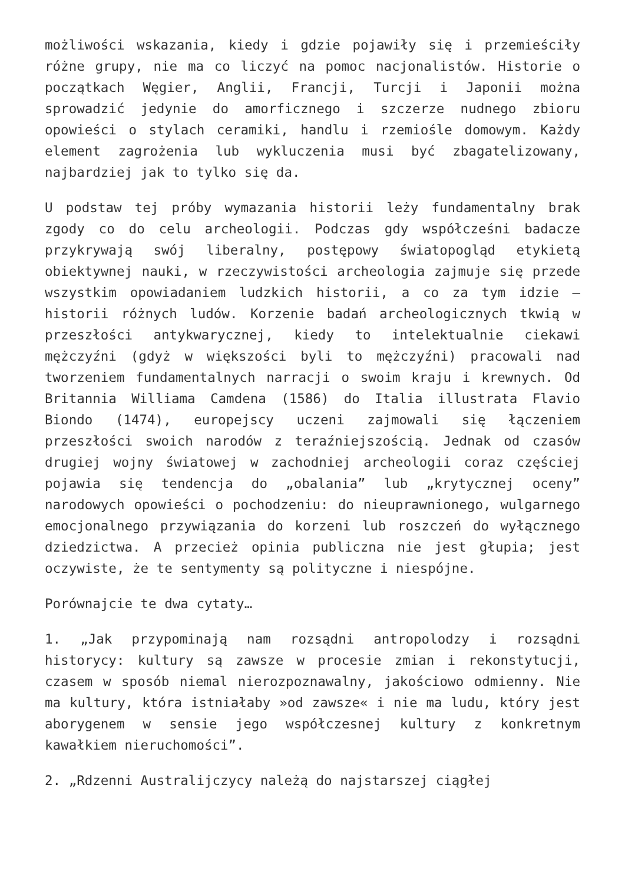możliwości wskazania, kiedy i gdzie pojawiły się i przemieściły różne grupy, nie ma co liczyć na pomoc nacjonalistów. Historie o początkach Węgier, Anglii, Francji, Turcji i Japonii można sprowadzić jedynie do amorficznego i szczerze nudnego zbioru opowieści o stylach ceramiki, handlu i rzemiośle domowym. Każdy element zagrożenia lub wykluczenia musi być zbagatelizowany, najbardziej jak to tylko się da.
U podstaw tej próby wymazania historii leży fundamentalny brak zgody co do celu archeologii. Podczas gdy współcześni badacze przykrywają swój liberalny, postępowy światopogląd etykietą obiektywnej nauki, w rzeczywistości archeologia zajmuje się przede wszystkim opowiadaniem ludzkich historii, a co za tym idzie – historii różnych ludów. Korzenie badań archeologicznych tkwią w przeszłości antykwarycznej, kiedy to intelektualnie ciekawi mężczyźni (gdyż w większości byli to mężczyźni) pracowali nad tworzeniem fundamentalnych narracji o swoim kraju i krewnych. Od Britannia Williama Camdena (1586) do Italia illustrata Flavio Biondo (1474), europejscy uczeni zajmowali się łączeniem przeszłości swoich narodów z teraźniejszością. Jednak od czasów drugiej wojny światowej w zachodniej archeologii coraz częściej pojawia się tendencja do „obalania” lub „krytycznej oceny” narodowych opowieści o pochodzeniu: do nieuprawnionego, wulgarnego emocjonalnego przywiązania do korzeni lub roszczeń do wyłącznego dziedzictwa. A przecież opinia publiczna nie jest głupia; jest oczywiste, że te sentymenty są polityczne i niespójne.
Porównajcie te dwa cytaty…
1. „Jak przypominają nam rozsądni antropolodzy i rozsądni historycy: kultury są zawsze w procesie zmian i rekonstytucji, czasem w sposób niemal nierozpoznawalny, jakościowo odmienny. Nie ma kultury, która istniałaby »od zawsze« i nie ma ludu, który jest aborygenem w sensie jego współczesnej kultury z konkretnym kawałkiem nieruchomości”.
2. „Rdzenni Australijczycy należą do najstarszej ciągłej